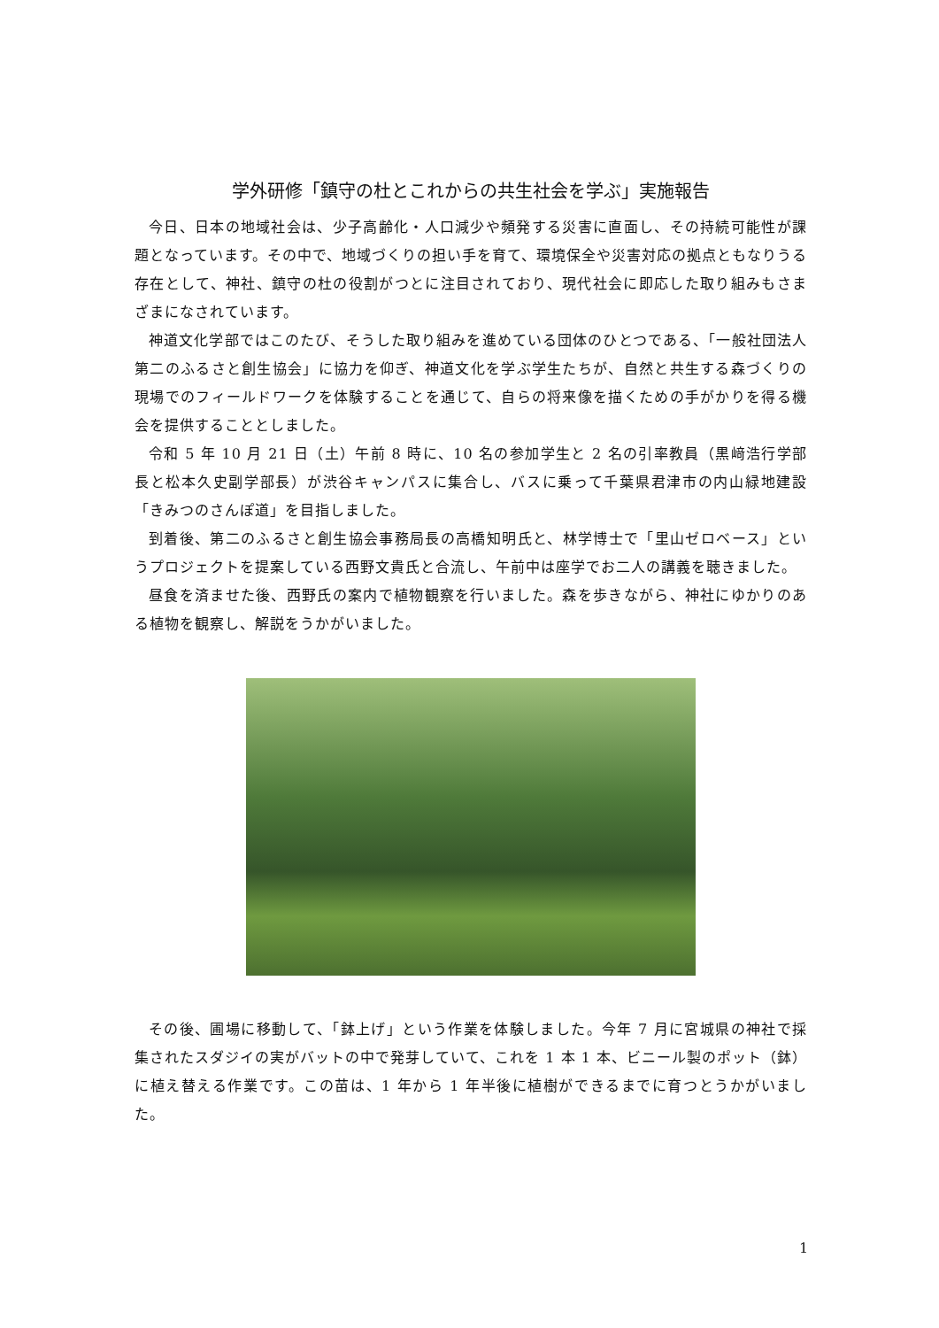学外研修「鎮守の杜とこれからの共生社会を学ぶ」実施報告
今日、日本の地域社会は、少子高齢化・人口減少や頻発する災害に直面し、その持続可能性が課題となっています。その中で、地域づくりの担い手を育て、環境保全や災害対応の拠点ともなりうる存在として、神社、鎮守の杜の役割がつとに注目されており、現代社会に即応した取り組みもさまざまになされています。
神道文化学部ではこのたび、そうした取り組みを進めている団体のひとつである、「一般社団法人　第二のふるさと創生協会」に協力を仰ぎ、神道文化を学ぶ学生たちが、自然と共生する森づくりの現場でのフィールドワークを体験することを通じて、自らの将来像を描くための手がかりを得る機会を提供することとしました。
令和 5 年 10 月 21 日（土）午前 8 時に、10 名の参加学生と 2 名の引率教員（黒﨑浩行学部長と松本久史副学部長）が渋谷キャンパスに集合し、バスに乗って千葉県君津市の内山緑地建設「きみつのさんぽ道」を目指しました。
到着後、第二のふるさと創生協会事務局長の高橋知明氏と、林学博士で「里山ゼロベース」というプロジェクトを提案している西野文貴氏と合流し、午前中は座学でお二人の講義を聴きました。
昼食を済ませた後、西野氏の案内で植物観察を行いました。森を歩きながら、神社にゆかりのある植物を観察し、解説をうかがいました。
その後、圃場に移動して、「鉢上げ」という作業を体験しました。今年 7 月に宮城県の神社で採集されたスダジイの実がバットの中で発芽していて、これを 1 本 1 本、ビニール製のポット（鉢）に植え替える作業です。この苗は、1 年から 1 年半後に植樹ができるまでに育つとうかがいました。
1